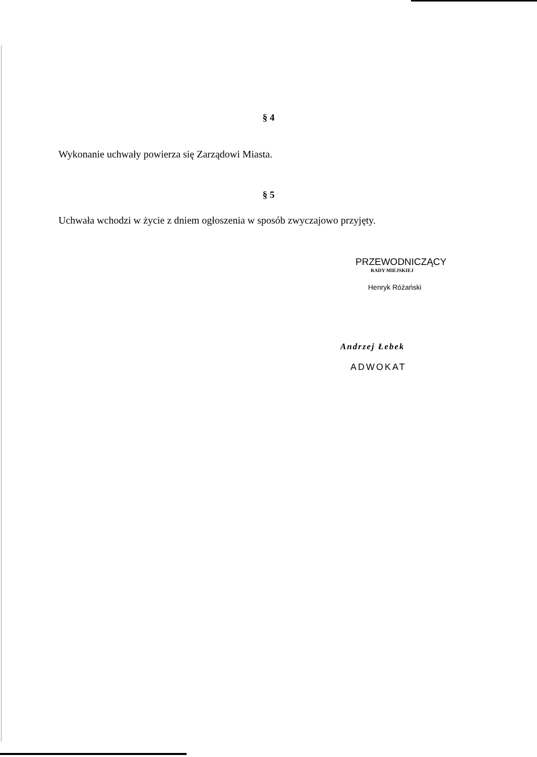§ 4
Wykonanie uchwały powierza się Zarządowi Miasta.
§ 5
Uchwała wchodzi w życie z dniem ogłoszenia w sposób zwyczajowo przyjęty.
PRZEWODNICZĄCY
RADY MIEJSKIEJ
Henryk Różański
Andrzej Łebek
ADWOKAT